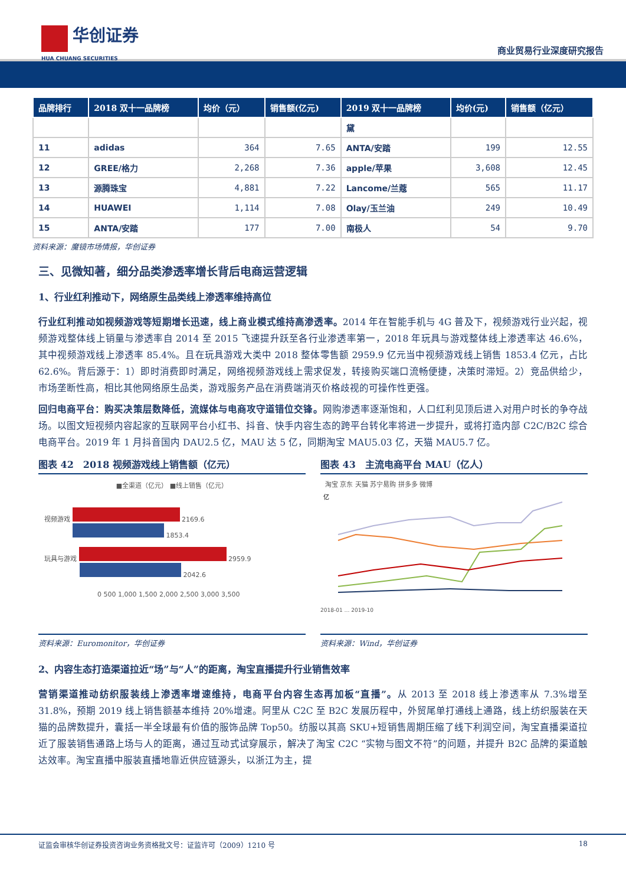华创证券
HUA CHUANG SECURITIES
商业贸易行业深度研究报告
| 品牌排行 | 2018 双十一品牌榜 | 均价（元） | 销售额(亿元) | 2019 双十一品牌榜 | 均价(元) | 销售额（亿元） |
| --- | --- | --- | --- | --- | --- | --- |
| | | | | 黛 | | |
| 11 | adidas | 364 | 7.65 | ANTA/安踏 | 199 | 12.55 |
| 12 | GREE/格力 | 2,268 | 7.36 | apple/苹果 | 3,608 | 12.45 |
| 13 | 源腾珠宝 | 4,881 | 7.22 | Lancome/兰蔻 | 565 | 11.17 |
| 14 | HUAWEI | 1,114 | 7.08 | Olay/玉兰油 | 249 | 10.49 |
| 15 | ANTA/安踏 | 177 | 7.00 | 南极人 | 54 | 9.70 |
资料来源：魔镜市场情报，华创证券
三、见微知著，细分品类渗透率增长背后电商运营逻辑
1、行业红利推动下，网络原生品类线上渗透率维持高位
行业红利推动如视频游戏等短期增长迅速，线上商业模式维持高渗透率。2014 年在智能手机与 4G 普及下，视频游戏行业兴起，视频游戏整体线上销量与渗透率自 2014 至 2015 飞速提升跃至各行业渗透率第一，2018 年玩具与游戏整体线上渗透率达 46.6%，其中视频游戏线上渗透率 85.4%。且在玩具游戏大类中 2018 整体零售额 2959.9 亿元当中视频游戏线上销售 1853.4 亿元，占比 62.6%。背后源于：1）即时消费即时满足，网络视频游戏线上需求促发，转接购买端口流畅便捷，决策时滞短。2）竞品供给少，市场垄断性高，相比其他网络原生品类，游戏服务产品在消费端消灭价格歧视的可操作性更强。
回归电商平台：购买决策层数降低，流媒体与电商攻守道错位交锋。网购渗透率逐渐饱和，人口红利见顶后进入对用户时长的争夺战场。以图文短视频内容起家的互联网平台小红书、抖音、快手内容生态的跨平台转化率将进一步提升，或将打造内部 C2C/B2C 综合电商平台。2019 年 1 月抖音国内 DAU2.5 亿，MAU 达 5 亿，同期淘宝 MAU5.03 亿，天猫 MAU5.7 亿。
图表 42　2018 视频游戏线上销售额（亿元）
■全渠道（亿元） ■线上销售（亿元）
视频游戏 2169.6
1853.4
玩具与游戏 2959.9
2042.6
0 500 1,000 1,500 2,000 2,500 3,000 3,500
资料来源：Euromonitor，华创证券
图表 43　主流电商平台 MAU（亿人）
淘宝 京东 天猫 苏宁易购 拼多多 微博
亿
2018-01 … 2019-10
资料来源：Wind，华创证券
2、内容生态打造渠道拉近“场”与“人”的距离，淘宝直播提升行业销售效率
营销渠道推动纺织服装线上渗透率增速维持，电商平台内容生态再加板“直播”。从 2013 至 2018 线上渗透率从 7.3%增至 31.8%，预期 2019 线上销售额基本维持 20%增速。阿里从 C2C 至 B2C 发展历程中，外贸尾单打通线上通路，线上纺织服装在天猫的品牌数提升，囊括一半全球最有价值的服饰品牌 Top50。纺服以其高 SKU+短销售周期压缩了线下利润空间，淘宝直播渠道拉近了服装销售通路上场与人的距离，通过互动式试穿展示，解决了淘宝 C2C “实物与图文不符”的问题，并提升 B2C 品牌的渠道触达效率。淘宝直播中服装直播地靠近供应链源头，以浙江为主，提
证监会审核华创证券投资咨询业务资格批文号：证监许可（2009）1210 号 18